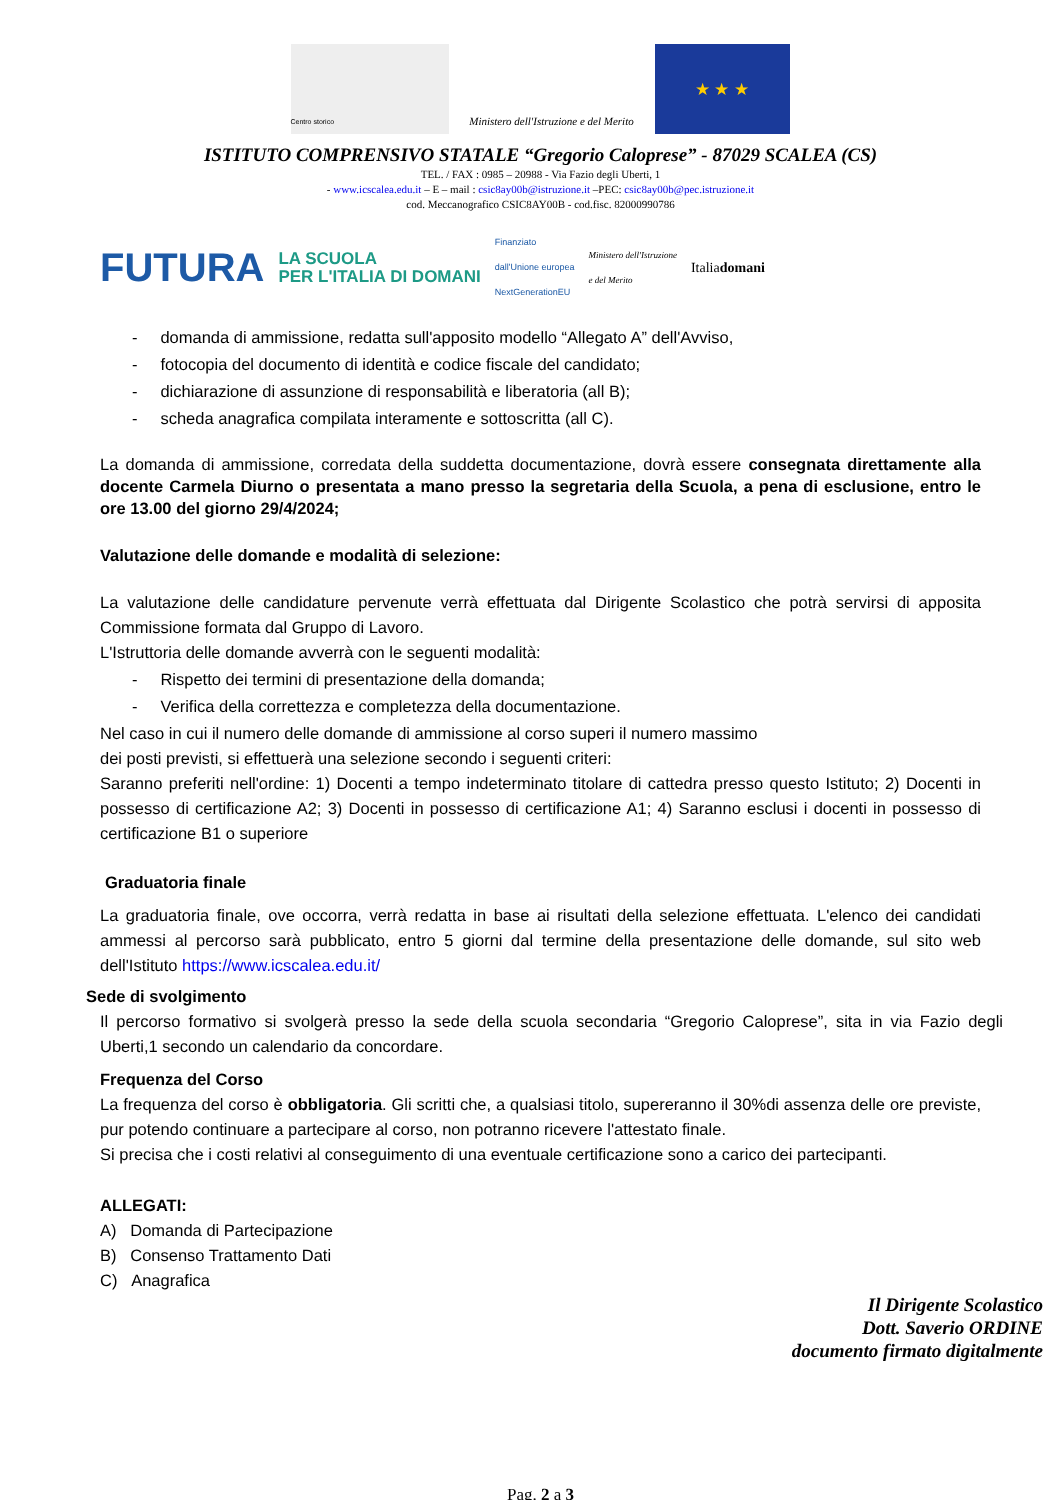Centro storico
Ministero dell'Istruzione e del Merito
★ ★ ★
ISTITUTO COMPRENSIVO STATALE “Gregorio Caloprese” - 87029 SCALEA (CS)
TEL. / FAX : 0985 – 20988 - Via Fazio degli Uberti, 1
- www.icscalea.edu.it – E – mail : csic8ay00b@istruzione.it –PEC: csic8ay00b@pec.istruzione.it
cod. Meccanografico CSIC8AY00B - cod.fisc. 82000990786
FUTURA LA SCUOLA
PER L'ITALIA DI DOMANI Finanziato
dall'Unione europea
NextGenerationEU Ministero dell'Istruzione
e del Merito Italiadomani
- domanda di ammissione, redatta sull'apposito modello “Allegato A” dell'Avviso,
- fotocopia del documento di identità e codice fiscale del candidato;
- dichiarazione di assunzione di responsabilità e liberatoria (all B);
- scheda anagrafica compilata interamente e sottoscritta (all C).
La domanda di ammissione, corredata della suddetta documentazione, dovrà essere consegnata direttamente alla docente Carmela Diurno o presentata a mano presso la segretaria della Scuola, a pena di esclusione, entro le ore 13.00 del giorno 29/4/2024;
Valutazione delle domande e modalità di selezione:
La valutazione delle candidature pervenute verrà effettuata dal Dirigente Scolastico che potrà servirsi di apposita Commissione formata dal Gruppo di Lavoro.
L'Istruttoria delle domande avverrà con le seguenti modalità:
- Rispetto dei termini di presentazione della domanda;
- Verifica della correttezza e completezza della documentazione.
Nel caso in cui il numero delle domande di ammissione al corso superi il numero massimo
dei posti previsti, si effettuerà una selezione secondo i seguenti criteri:
Saranno preferiti nell'ordine: 1) Docenti a tempo indeterminato titolare di cattedra presso questo Istituto; 2) Docenti in possesso di certificazione A2; 3) Docenti in possesso di certificazione A1; 4) Saranno esclusi i docenti in possesso di certificazione B1 o superiore
Graduatoria finale
La graduatoria finale, ove occorra, verrà redatta in base ai risultati della selezione effettuata. L'elenco dei candidati ammessi al percorso sarà pubblicato, entro 5 giorni dal termine della presentazione delle domande, sul sito web dell'Istituto https://www.icscalea.edu.it/
Sede di svolgimento
Il percorso formativo si svolgerà presso la sede della scuola secondaria “Gregorio Caloprese”, sita in via Fazio degli Uberti,1 secondo un calendario da concordare.
Frequenza del Corso
La frequenza del corso è obbligatoria. Gli scritti che, a qualsiasi titolo, supereranno il 30%di assenza delle ore previste, pur potendo continuare a partecipare al corso, non potranno ricevere l'attestato finale.
Si precisa che i costi relativi al conseguimento di una eventuale certificazione sono a carico dei partecipanti.
ALLEGATI:
A) Domanda di Partecipazione
B) Consenso Trattamento Dati
C) Anagrafica
Il Dirigente Scolastico
Dott. Saverio ORDINE
documento firmato digitalmente
Pag. 2 a 3